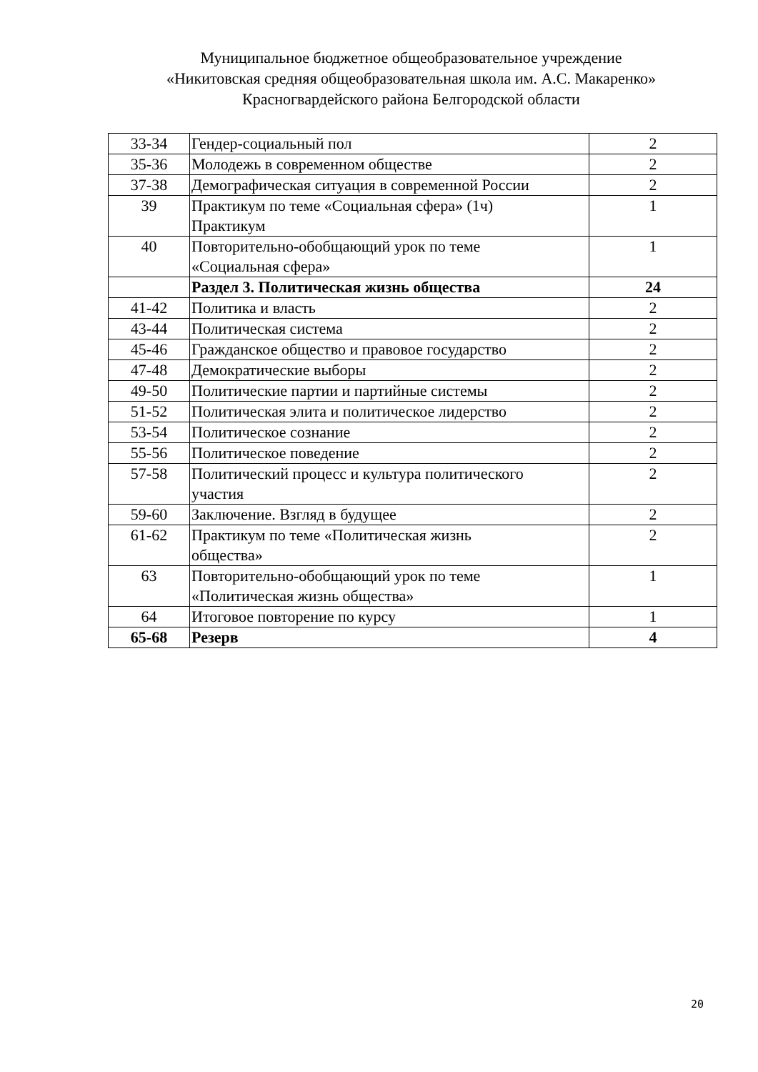Муниципальное бюджетное общеобразовательное учреждение
«Никитовская средняя общеобразовательная школа им. А.С. Макаренко»
Красногвардейского района Белгородской области
| 33-34 | Гендер-социальный пол | 2 |
| 35-36 | Молодежь в современном обществе | 2 |
| 37-38 | Демографическая ситуация в современной России | 2 |
| 39 | Практикум по теме «Социальная сфера» (1ч) Практикум | 1 |
| 40 | Повторительно-обобщающий урок по теме «Социальная сфера» | 1 |
| | Раздел 3. Политическая жизнь общества | 24 |
| 41-42 | Политика и власть | 2 |
| 43-44 | Политическая система | 2 |
| 45-46 | Гражданское общество и правовое государство | 2 |
| 47-48 | Демократические выборы | 2 |
| 49-50 | Политические партии и партийные системы | 2 |
| 51-52 | Политическая элита и политическое лидерство | 2 |
| 53-54 | Политическое сознание | 2 |
| 55-56 | Политическое поведение | 2 |
| 57-58 | Политический процесс и культура политического участия | 2 |
| 59-60 | Заключение. Взгляд в будущее | 2 |
| 61-62 | Практикум по теме «Политическая жизнь общества» | 2 |
| 63 | Повторительно-обобщающий урок по теме «Политическая жизнь общества» | 1 |
| 64 | Итоговое повторение по курсу | 1 |
| 65-68 | Резерв | 4 |
20